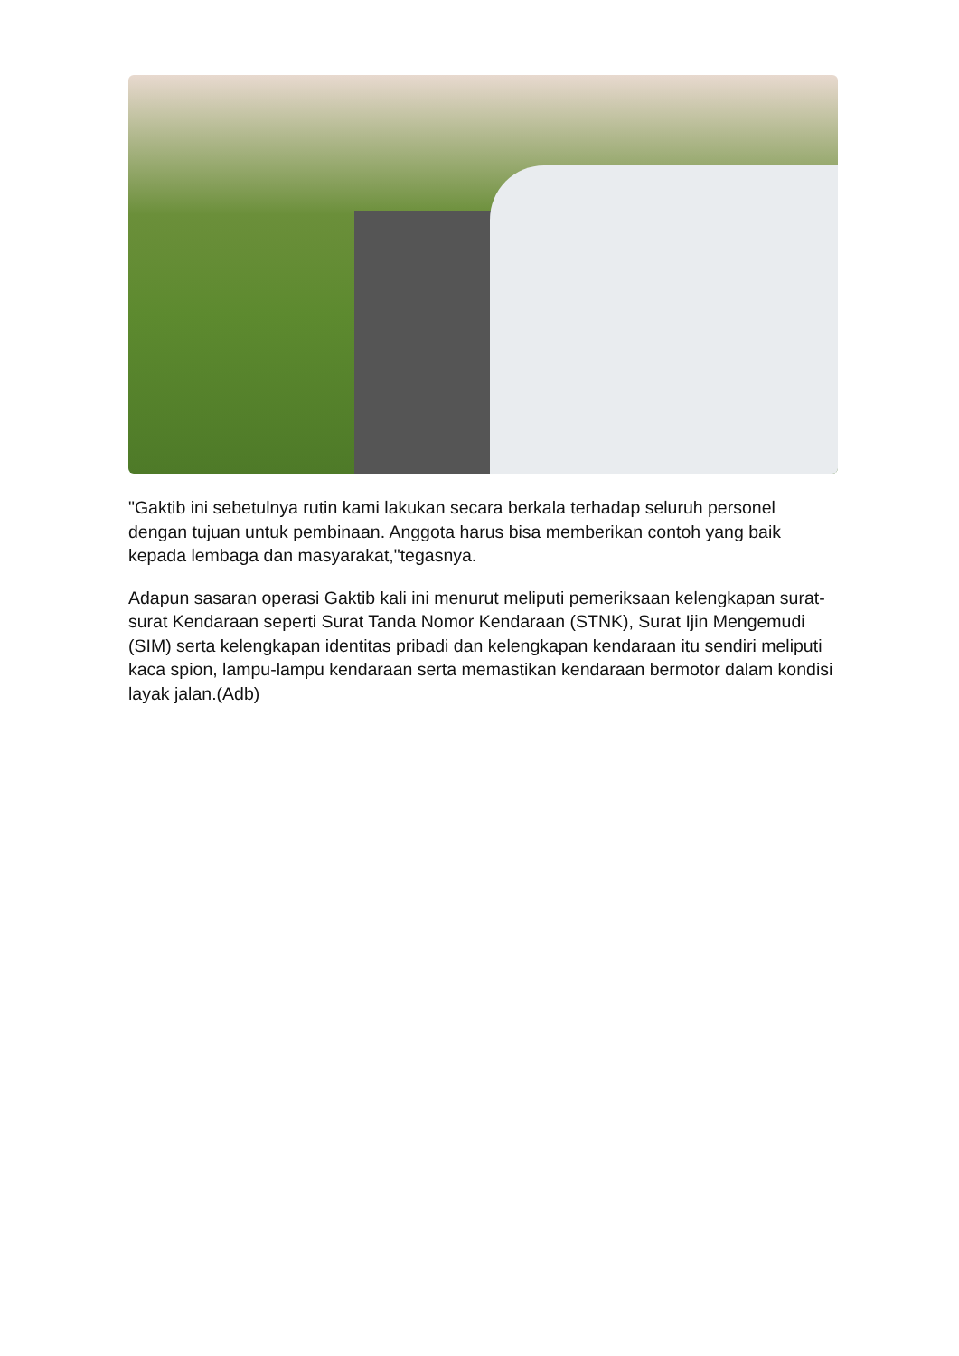"Gaktib ini sebetulnya rutin kami lakukan secara berkala terhadap seluruh personel dengan tujuan untuk pembinaan. Anggota harus bisa memberikan contoh yang baik kepada lembaga dan masyarakat,"tegasnya.
Adapun sasaran operasi Gaktib kali ini menurut meliputi pemeriksaan kelengkapan surat-surat Kendaraan seperti Surat Tanda Nomor Kendaraan (STNK), Surat Ijin Mengemudi (SIM) serta kelengkapan identitas pribadi dan kelengkapan kendaraan itu sendiri meliputi kaca spion, lampu-lampu kendaraan serta memastikan kendaraan bermotor dalam kondisi layak jalan.(Adb)